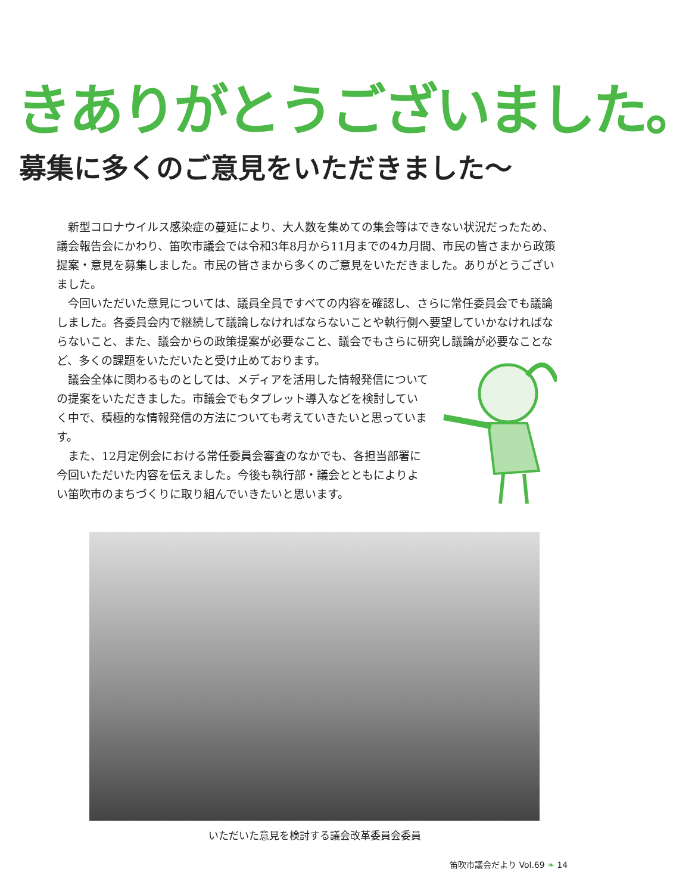きありがとうございました。
募集に多くのご意見をいただきました～
新型コロナウイルス感染症の蔓延により、大人数を集めての集会等はできない状況だったため、議会報告会にかわり、笛吹市議会では令和3年8月から11月までの4カ月間、市民の皆さまから政策提案・意見を募集しました。市民の皆さまから多くのご意見をいただきました。ありがとうございました。
今回いただいた意見については、議員全員ですべての内容を確認し、さらに常任委員会でも議論しました。各委員会内で継続して議論しなければならないことや執行側へ要望していかなければならないこと、また、議会からの政策提案が必要なこと、議会でもさらに研究し議論が必要なことなど、多くの課題をいただいたと受け止めております。
議会全体に関わるものとしては、メディアを活用した情報発信についての提案をいただきました。市議会でもタブレット導入などを検討していく中で、積極的な情報発信の方法についても考えていきたいと思っています。
また、12月定例会における常任委員会審査のなかでも、各担当部署に今回いただいた内容を伝えました。今後も執行部・議会とともによりよい笛吹市のまちづくりに取り組んでいきたいと思います。
いただいた意見を検討する議会改革委員会委員
笛吹市議会だより Vol.69 ❧ 14